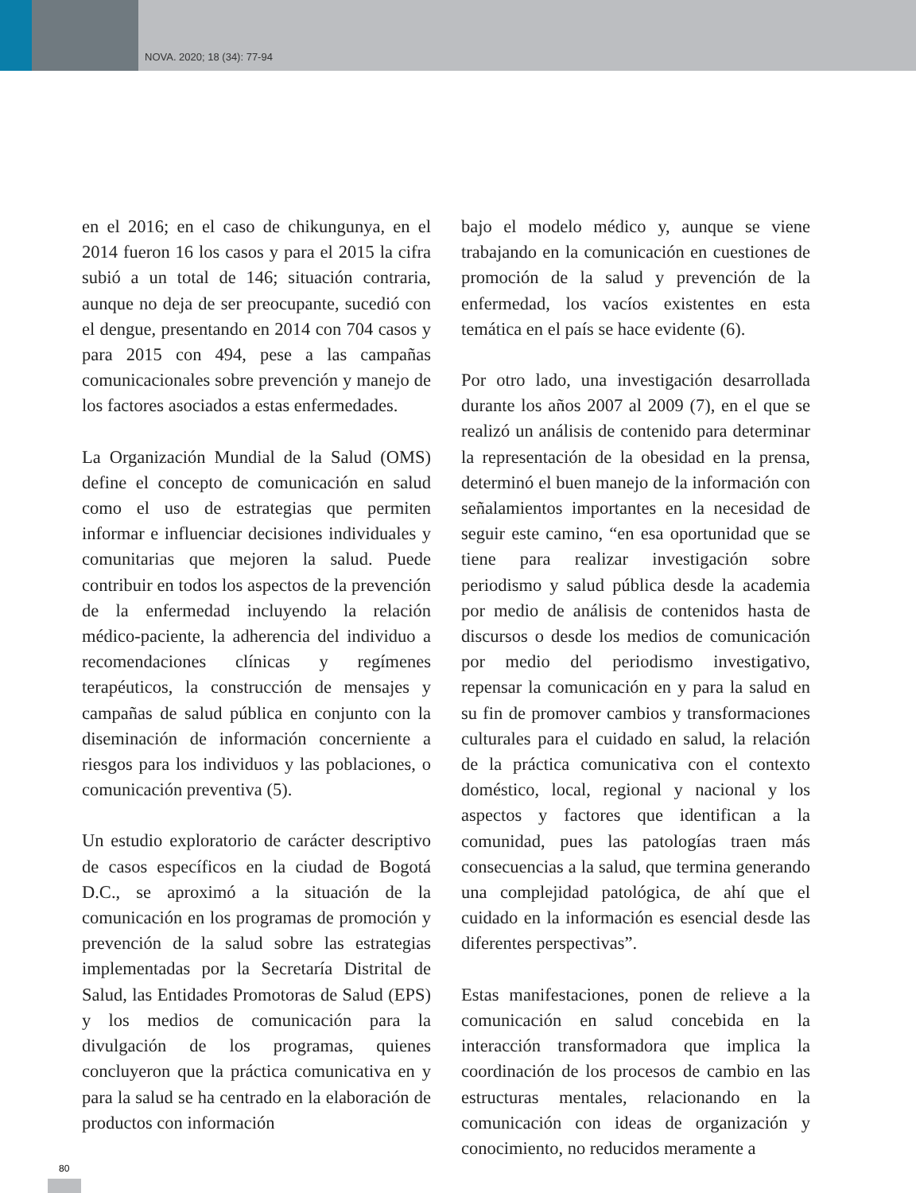NOVA. 2020; 18 (34): 77-94
en el 2016; en el caso de chikungunya, en el 2014 fueron 16 los casos y para el 2015 la cifra subió a un total de 146; situación contraria, aunque no deja de ser preocupante, sucedió con el dengue, presentando en 2014 con 704 casos y para 2015 con 494, pese a las campañas comunicacionales sobre prevención y manejo de los factores asociados a estas enfermedades.
La Organización Mundial de la Salud (OMS) define el concepto de comunicación en salud como el uso de estrategias que permiten informar e influenciar decisiones individuales y comunitarias que mejoren la salud. Puede contribuir en todos los aspectos de la prevención de la enfermedad incluyendo la relación médico-paciente, la adherencia del individuo a recomendaciones clínicas y regímenes terapéuticos, la construcción de mensajes y campañas de salud pública en conjunto con la diseminación de información concerniente a riesgos para los individuos y las poblaciones, o comunicación preventiva (5).
Un estudio exploratorio de carácter descriptivo de casos específicos en la ciudad de Bogotá D.C., se aproximó a la situación de la comunicación en los programas de promoción y prevención de la salud sobre las estrategias implementadas por la Secretaría Distrital de Salud, las Entidades Promotoras de Salud (EPS) y los medios de comunicación para la divulgación de los programas, quienes concluyeron que la práctica comunicativa en y para la salud se ha centrado en la elaboración de productos con información
bajo el modelo médico y, aunque se viene trabajando en la comunicación en cuestiones de promoción de la salud y prevención de la enfermedad, los vacíos existentes en esta temática en el país se hace evidente (6).
Por otro lado, una investigación desarrollada durante los años 2007 al 2009 (7), en el que se realizó un análisis de contenido para determinar la representación de la obesidad en la prensa, determinó el buen manejo de la información con señalamientos importantes en la necesidad de seguir este camino, “en esa oportunidad que se tiene para realizar investigación sobre periodismo y salud pública desde la academia por medio de análisis de contenidos hasta de discursos o desde los medios de comunicación por medio del periodismo investigativo, repensar la comunicación en y para la salud en su fin de promover cambios y transformaciones culturales para el cuidado en salud, la relación de la práctica comunicativa con el contexto doméstico, local, regional y nacional y los aspectos y factores que identifican a la comunidad, pues las patologías traen más consecuencias a la salud, que termina generando una complejidad patológica, de ahí que el cuidado en la información es esencial desde las diferentes perspectivas”.
Estas manifestaciones, ponen de relieve a la comunicación en salud concebida en la interacción transformadora que implica la coordinación de los procesos de cambio en las estructuras mentales, relacionando en la comunicación con ideas de organización y conocimiento, no reducidos meramente a
80